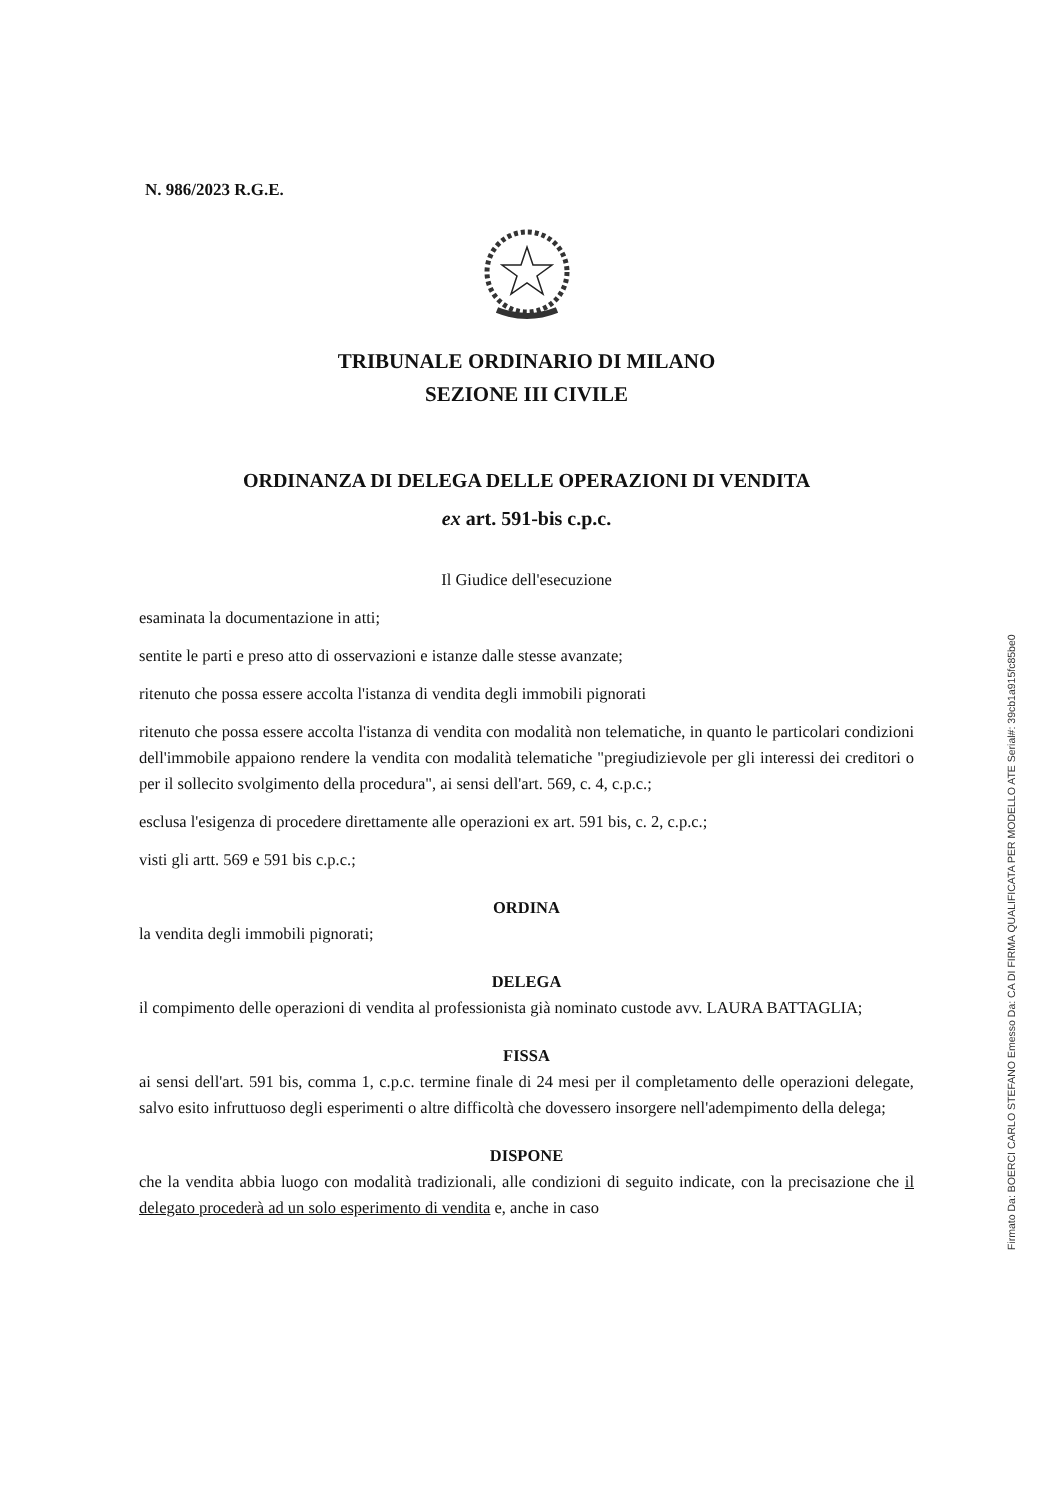N. 986/2023 R.G.E.
TRIBUNALE ORDINARIO DI MILANO
SEZIONE III CIVILE
ORDINANZA DI DELEGA DELLE OPERAZIONI DI VENDITA
ex art. 591-bis c.p.c.
Il Giudice dell'esecuzione
esaminata la documentazione in atti;
sentite le parti e preso atto di osservazioni e istanze dalle stesse avanzate;
ritenuto che possa essere accolta l'istanza di vendita degli immobili pignorati
ritenuto che possa essere accolta l'istanza di vendita con modalità non telematiche, in quanto le particolari condizioni dell'immobile appaiono rendere la vendita con modalità telematiche "pregiudizievole per gli interessi dei creditori o per il sollecito svolgimento della procedura", ai sensi dell'art. 569, c. 4, c.p.c.;
esclusa l'esigenza di procedere direttamente alle operazioni ex art. 591 bis, c. 2, c.p.c.;
visti gli artt. 569 e 591 bis c.p.c.;
ORDINA
la vendita degli immobili pignorati;
DELEGA
il compimento delle operazioni di vendita al professionista già nominato custode avv. LAURA BATTAGLIA;
FISSA
ai sensi dell'art. 591 bis, comma 1, c.p.c. termine finale di 24 mesi per il completamento delle operazioni delegate, salvo esito infruttuoso degli esperimenti o altre difficoltà che dovessero insorgere nell'adempimento della delega;
DISPONE
che la vendita abbia luogo con modalità tradizionali, alle condizioni di seguito indicate, con la precisazione che il delegato procederà ad un solo esperimento di vendita e, anche in caso
Firmato Da: BOERCI CARLO STEFANO Emesso Da: CA DI FIRMA QUALIFICATA PER MODELLO ATE Serial#: 39cb1a915fc85be0